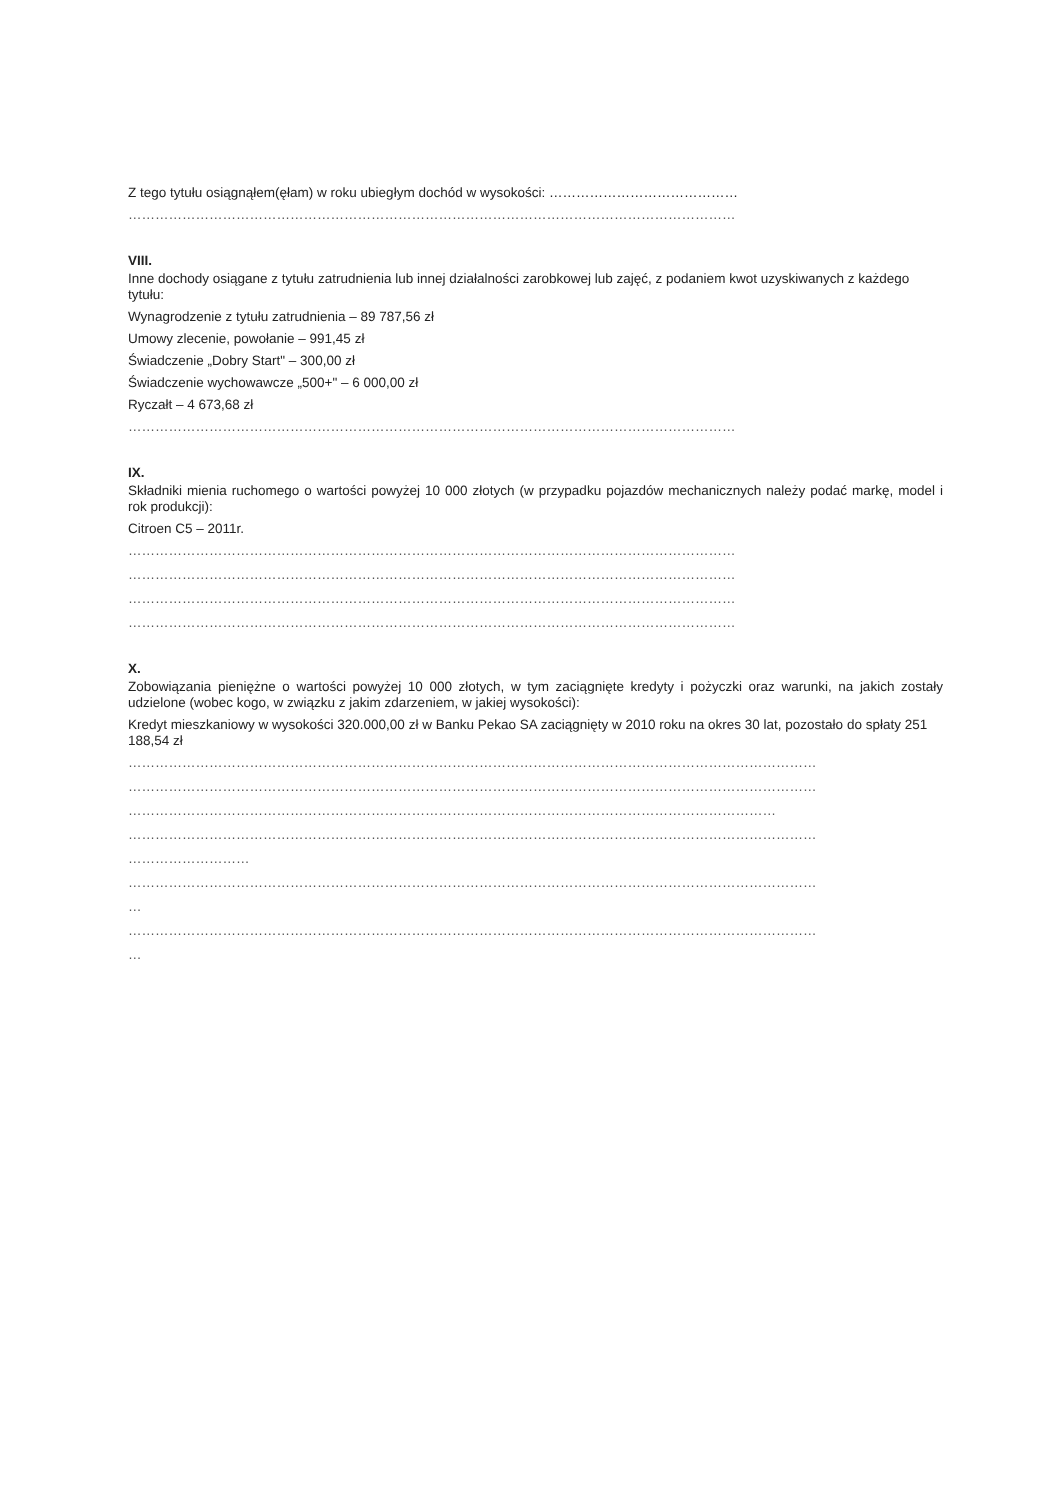Z tego tytułu osiągnąłem(ęłam) w roku ubiegłym dochód w wysokości: ……………………………………
………………………………………………………………………………………………………………………
VIII.
Inne dochody osiągane z tytułu zatrudnienia lub innej działalności zarobkowej lub zajęć, z podaniem kwot uzyskiwanych z każdego tytułu:
Wynagrodzenie z tytułu zatrudnienia – 89 787,56 zł
Umowy zlecenie, powołanie – 991,45 zł
Świadczenie „Dobry Start" – 300,00 zł
Świadczenie wychowawcze „500+" – 6 000,00 zł
Ryczałt – 4 673,68 zł
………………………………………………………………………………………………………………………
IX.
Składniki mienia ruchomego o wartości powyżej 10 000 złotych (w przypadku pojazdów mechanicznych należy podać markę, model i rok produkcji):
Citroen C5 – 2011r.
………………………………………………………………………………………………………………………
………………………………………………………………………………………………………………………
………………………………………………………………………………………………………………………
………………………………………………………………………………………………………………………
X.
Zobowiązania pieniężne o wartości powyżej 10 000 złotych, w tym zaciągnięte kredyty i pożyczki oraz warunki, na jakich zostały udzielone (wobec kogo, w związku z jakim zdarzeniem, w jakiej wysokości):
Kredyt mieszkaniowy w wysokości 320.000,00 zł w Banku Pekao SA zaciągnięty w 2010 roku na okres 30 lat, pozostało do spłaty 251 188,54 zł
………………………………………………………………………………………………………………………………………
………………………………………………………………………………………………………………………………………
………………………………………………………………………………………………………………………………
………………………………………………………………………………………………………………………………………
………………………
………………………………………………………………………………………………………………………………………
…
………………………………………………………………………………………………………………………………………
…